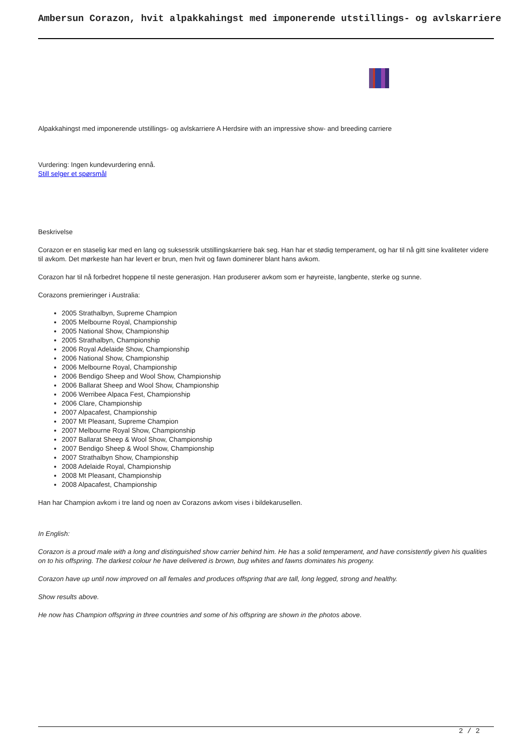Ambersun Corazon, hvit alpakkahingst med imponerende utstillings- og avlskarriere
Alpakkahingst med imponerende utstillings- og avlskarriere A Herdsire with an impressive show- and breeding carriere
Vurdering: Ingen kundevurdering ennå.
Still selger et spørsmål
Beskrivelse
Corazon er en staselig kar med en lang og suksessrik utstillingskarriere bak seg. Han har et stødig temperament, og har til nå gitt sine kvaliteter videre til avkom. Det mørkeste han har levert er brun, men hvit og fawn dominerer blant hans avkom.
Corazon har til nå forbedret hoppene til neste generasjon. Han produserer avkom som er høyreiste, langbente, sterke og sunne.
Corazons premieringer i Australia:
2005 Strathalbyn, Supreme Champion
2005 Melbourne Royal, Championship
2005 National Show, Championship
2005 Strathalbyn, Championship
2006 Royal Adelaide Show, Championship
2006 National Show, Championship
2006 Melbourne Royal, Championship
2006 Bendigo Sheep and Wool Show, Championship
2006 Ballarat Sheep and Wool Show, Championship
2006 Werribee Alpaca Fest, Championship
2006 Clare, Championship
2007 Alpacafest, Championship
2007 Mt Pleasant, Supreme Champion
2007 Melbourne Royal Show, Championship
2007 Ballarat Sheep & Wool Show, Championship
2007 Bendigo Sheep & Wool Show, Championship
2007 Strathalbyn Show, Championship
2008 Adelaide Royal, Championship
2008 Mt Pleasant, Championship
2008 Alpacafest, Championship
Han har Champion avkom i tre land og noen av Corazons avkom vises i bildekarusellen.
In English:
Corazon is a proud male with a long and distinguished show carrier behind him. He has a solid temperament, and have consistently given his qualities on to his offspring. The darkest colour he have delivered is brown, bug whites and fawns dominates his progeny.
Corazon have up until now improved on all females and produces offspring that are tall, long legged, strong and healthy.
Show results above.
He now has Champion offspring in three countries and some of his offspring are shown in the photos above.
2 / 2